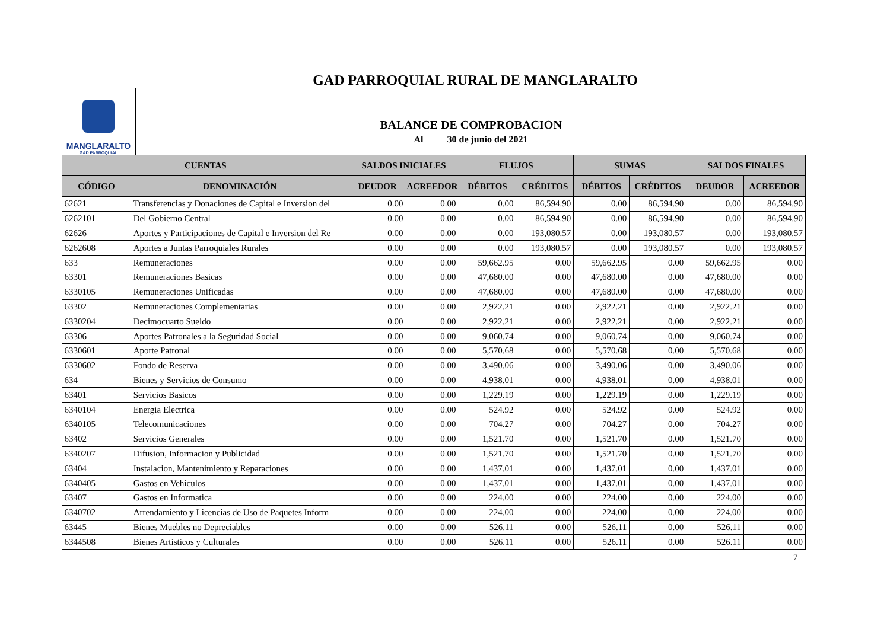GAD PARROQUIAL RURAL DE MANGLARALTO
MANGLARALTO
GAD PARROQUIAL
BALANCE DE COMPROBACION
Al 30 de junio del 2021
| CUENTAS | | SALDOS INICIALES | | FLUJOS | | SUMAS | | SALDOS FINALES | |
| --- | --- | --- | --- | --- | --- | --- | --- | --- | --- |
| CÓDIGO | DENOMINACIÓN | DEUDOR | ACREEDOR | DÉBITOS | CRÉDITOS | DÉBITOS | CRÉDITOS | DEUDOR | ACREEDOR |
| 62621 | Transferencias y Donaciones de Capital e Inversion del | 0.00 | 0.00 | 0.00 | 86,594.90 | 0.00 | 86,594.90 | 0.00 | 86,594.90 |
| 6262101 | Del Gobierno Central | 0.00 | 0.00 | 0.00 | 86,594.90 | 0.00 | 86,594.90 | 0.00 | 86,594.90 |
| 62626 | Aportes y Participaciones de Capital e Inversion del Re | 0.00 | 0.00 | 0.00 | 193,080.57 | 0.00 | 193,080.57 | 0.00 | 193,080.57 |
| 6262608 | Aportes a Juntas Parroquiales Rurales | 0.00 | 0.00 | 0.00 | 193,080.57 | 0.00 | 193,080.57 | 0.00 | 193,080.57 |
| 633 | Remuneraciones | 0.00 | 0.00 | 59,662.95 | 0.00 | 59,662.95 | 0.00 | 59,662.95 | 0.00 |
| 63301 | Remuneraciones Basicas | 0.00 | 0.00 | 47,680.00 | 0.00 | 47,680.00 | 0.00 | 47,680.00 | 0.00 |
| 6330105 | Remuneraciones Unificadas | 0.00 | 0.00 | 47,680.00 | 0.00 | 47,680.00 | 0.00 | 47,680.00 | 0.00 |
| 63302 | Remuneraciones Complementarias | 0.00 | 0.00 | 2,922.21 | 0.00 | 2,922.21 | 0.00 | 2,922.21 | 0.00 |
| 6330204 | Decimocuarto Sueldo | 0.00 | 0.00 | 2,922.21 | 0.00 | 2,922.21 | 0.00 | 2,922.21 | 0.00 |
| 63306 | Aportes Patronales a la Seguridad Social | 0.00 | 0.00 | 9,060.74 | 0.00 | 9,060.74 | 0.00 | 9,060.74 | 0.00 |
| 6330601 | Aporte Patronal | 0.00 | 0.00 | 5,570.68 | 0.00 | 5,570.68 | 0.00 | 5,570.68 | 0.00 |
| 6330602 | Fondo de Reserva | 0.00 | 0.00 | 3,490.06 | 0.00 | 3,490.06 | 0.00 | 3,490.06 | 0.00 |
| 634 | Bienes y Servicios de Consumo | 0.00 | 0.00 | 4,938.01 | 0.00 | 4,938.01 | 0.00 | 4,938.01 | 0.00 |
| 63401 | Servicios Basicos | 0.00 | 0.00 | 1,229.19 | 0.00 | 1,229.19 | 0.00 | 1,229.19 | 0.00 |
| 6340104 | Energia Electrica | 0.00 | 0.00 | 524.92 | 0.00 | 524.92 | 0.00 | 524.92 | 0.00 |
| 6340105 | Telecomunicaciones | 0.00 | 0.00 | 704.27 | 0.00 | 704.27 | 0.00 | 704.27 | 0.00 |
| 63402 | Servicios Generales | 0.00 | 0.00 | 1,521.70 | 0.00 | 1,521.70 | 0.00 | 1,521.70 | 0.00 |
| 6340207 | Difusion, Informacion y Publicidad | 0.00 | 0.00 | 1,521.70 | 0.00 | 1,521.70 | 0.00 | 1,521.70 | 0.00 |
| 63404 | Instalacion, Mantenimiento y Reparaciones | 0.00 | 0.00 | 1,437.01 | 0.00 | 1,437.01 | 0.00 | 1,437.01 | 0.00 |
| 6340405 | Gastos en Vehiculos | 0.00 | 0.00 | 1,437.01 | 0.00 | 1,437.01 | 0.00 | 1,437.01 | 0.00 |
| 63407 | Gastos en Informatica | 0.00 | 0.00 | 224.00 | 0.00 | 224.00 | 0.00 | 224.00 | 0.00 |
| 6340702 | Arrendamiento y Licencias de Uso de Paquetes Inform | 0.00 | 0.00 | 224.00 | 0.00 | 224.00 | 0.00 | 224.00 | 0.00 |
| 63445 | Bienes Muebles no Depreciables | 0.00 | 0.00 | 526.11 | 0.00 | 526.11 | 0.00 | 526.11 | 0.00 |
| 6344508 | Bienes Artisticos y Culturales | 0.00 | 0.00 | 526.11 | 0.00 | 526.11 | 0.00 | 526.11 | 0.00 |
7